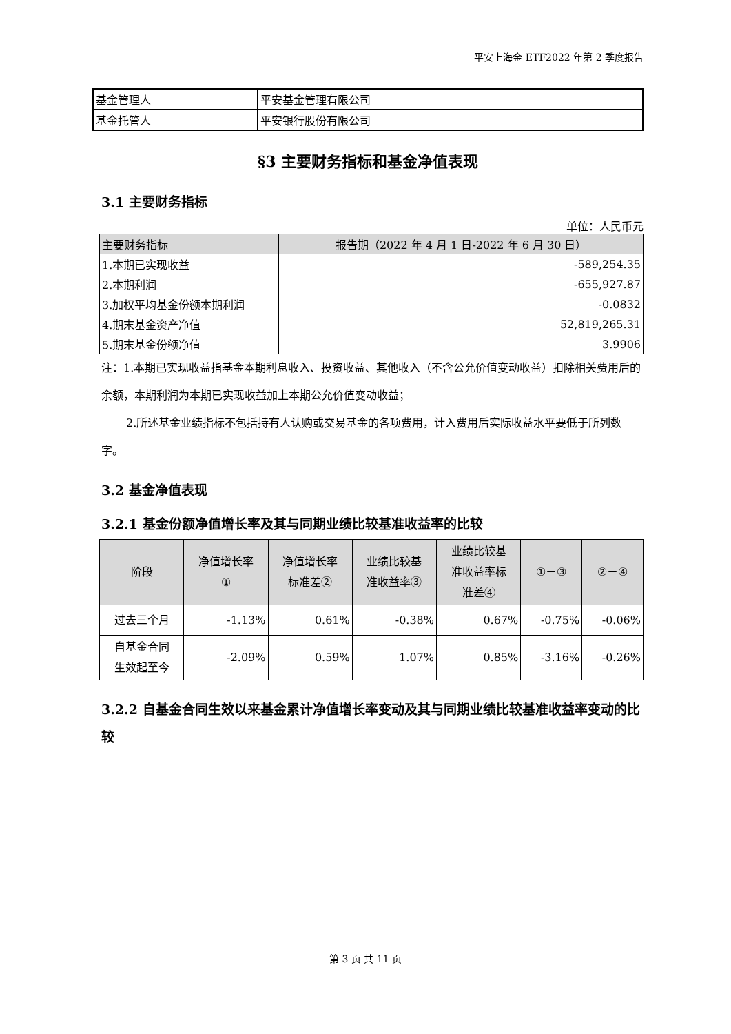平安上海金 ETF2022 年第 2 季度报告
| 基金管理人 | 平安基金管理有限公司 |
| 基金托管人 | 平安银行股份有限公司 |
§3 主要财务指标和基金净值表现
3.1 主要财务指标
单位：人民币元
| 主要财务指标 | 报告期（2022 年 4 月 1 日-2022 年 6 月 30 日） |
| --- | --- |
| 1.本期已实现收益 | -589,254.35 |
| 2.本期利润 | -655,927.87 |
| 3.加权平均基金份额本期利润 | -0.0832 |
| 4.期末基金资产净值 | 52,819,265.31 |
| 5.期末基金份额净值 | 3.9906 |
注：1.本期已实现收益指基金本期利息收入、投资收益、其他收入（不含公允价值变动收益）扣除相关费用后的余额，本期利润为本期已实现收益加上本期公允价值变动收益；
2.所述基金业绩指标不包括持有人认购或交易基金的各项费用，计入费用后实际收益水平要低于所列数字。
3.2 基金净值表现
3.2.1 基金份额净值增长率及其与同期业绩比较基准收益率的比较
| 阶段 | 净值增长率 ① | 净值增长率 标准差② | 业绩比较基 准收益率③ | 业绩比较基 准收益率标 准差④ | ①－③ | ②－④ |
| --- | --- | --- | --- | --- | --- | --- |
| 过去三个月 | -1.13% | 0.61% | -0.38% | 0.67% | -0.75% | -0.06% |
| 自基金合同 生效起至今 | -2.09% | 0.59% | 1.07% | 0.85% | -3.16% | -0.26% |
3.2.2 自基金合同生效以来基金累计净值增长率变动及其与同期业绩比较基准收益率变动的比较
第 3 页 共 11 页